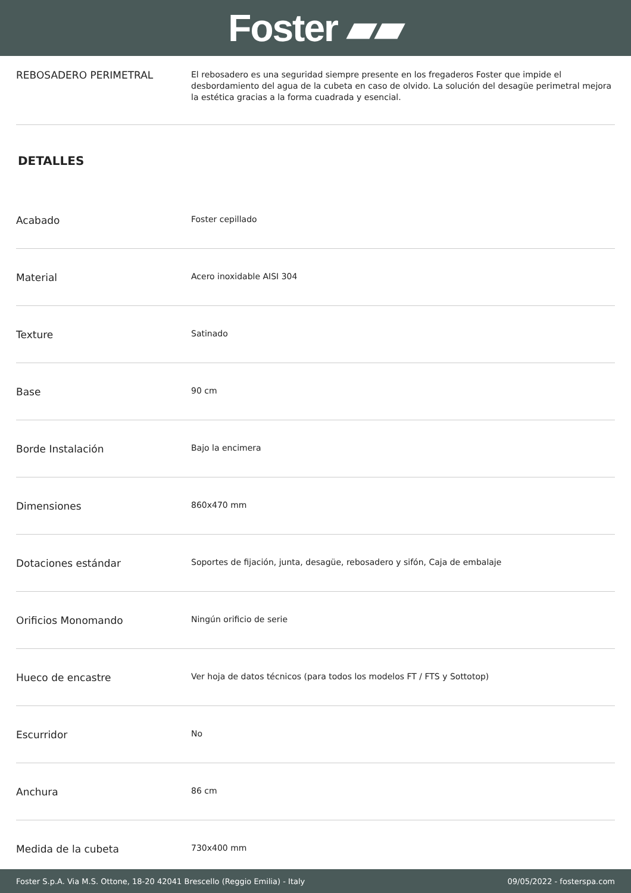Foster ▰▰
REBOSADERO PERIMETRAL
El rebosadero es una seguridad siempre presente en los fregaderos Foster que impide el desbordamiento del agua de la cubeta en caso de olvido. La solución del desagüe perimetral mejora la estética gracias a la forma cuadrada y esencial.
DETALLES
| Acabado | Foster cepillado |
| Material | Acero inoxidable AISI 304 |
| Texture | Satinado |
| Base | 90 cm |
| Borde Instalación | Bajo la encimera |
| Dimensiones | 860x470 mm |
| Dotaciones estándar | Soportes de fijación, junta, desagüe, rebosadero y sifón, Caja de embalaje |
| Orificios Monomando | Ningún orificio de serie |
| Hueco de encastre | Ver hoja de datos técnicos (para todos los modelos FT / FTS y Sottotop) |
| Escurridor | No |
| Anchura | 86 cm |
| Medida de la cubeta | 730x400 mm |
Foster S.p.A. Via M.S. Ottone, 18-20 42041 Brescello (Reggio Emilia) - Italy 09/05/2022 - fosterspa.com